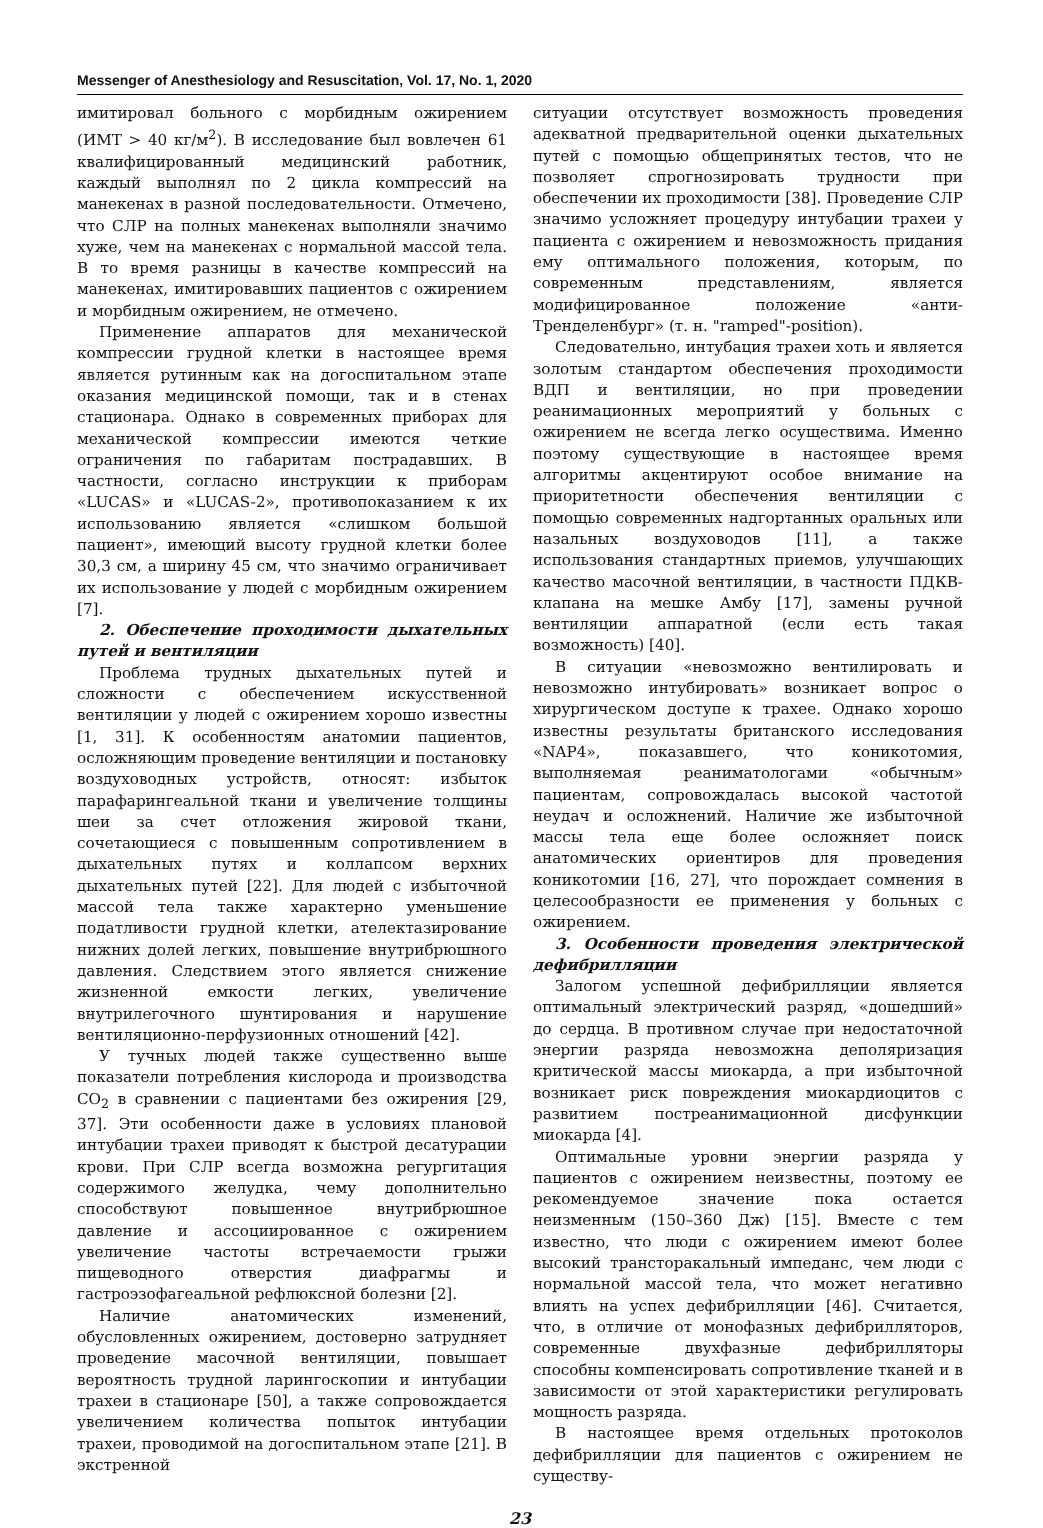Messenger of Anesthesiology and Resuscitation, Vol. 17, No. 1, 2020
имитировал больного с морбидным ожирением (ИМТ > 40 кг/м<sup>2</sup>). В исследование был вовлечен 61 квалифицированный медицинский работник, каждый выполнял по 2 цикла компрессий на манекенах в разной последовательности. Отмечено, что СЛР на полных манекенах выполняли значимо хуже, чем на манекенах с нормальной массой тела. В то время разницы в качестве компрессий на манекенах, имитировавших пациентов с ожирением и морбидным ожирением, не отмечено.
Применение аппаратов для механической компрессии грудной клетки в настоящее время является рутинным как на догоспитальном этапе оказания медицинской помощи, так и в стенах стационара. Однако в современных приборах для механической компрессии имеются четкие ограничения по габаритам пострадавших. В частности, согласно инструкции к приборам «LUCAS» и «LUCAS-2», противопоказанием к их использованию является «слишком большой пациент», имеющий высоту грудной клетки более 30,3 см, а ширину 45 см, что значимо ограничивает их использование у людей с морбидным ожирением [7].
2. Обеспечение проходимости дыхательных путей и вентиляции
Проблема трудных дыхательных путей и сложности с обеспечением искусственной вентиляции у людей с ожирением хорошо известны [1, 31]. К особенностям анатомии пациентов, осложняющим проведение вентиляции и постановку воздуховодных устройств, относят: избыток парафарингеальной ткани и увеличение толщины шеи за счет отложения жировой ткани, сочетающиеся с повышенным сопротивлением в дыхательных путях и коллапсом верхних дыхательных путей [22]. Для людей с избыточной массой тела также характерно уменьшение податливости грудной клетки, ателектазирование нижних долей легких, повышение внутрибрюшного давления. Следствием этого является снижение жизненной емкости легких, увеличение внутрилегочного шунтирования и нарушение вентиляционно-перфузионных отношений [42].
У тучных людей также существенно выше показатели потребления кислорода и производства CO<sub>2</sub> в сравнении с пациентами без ожирения [29, 37]. Эти особенности даже в условиях плановой интубации трахеи приводят к быстрой десатурации крови. При СЛР всегда возможна регургитация содержимого желудка, чему дополнительно способствуют повышенное внутрибрюшное давление и ассоциированное с ожирением увеличение частоты встречаемости грыжи пищеводного отверстия диафрагмы и гастроэзофагеальной рефлюксной болезни [2].
Наличие анатомических изменений, обусловленных ожирением, достоверно затрудняет проведение масочной вентиляции, повышает вероятность трудной ларингоскопии и интубации трахеи в стационаре [50], а также сопровождается увеличением количества попыток интубации трахеи, проводимой на догоспитальном этапе [21]. В экстренной
ситуации отсутствует возможность проведения адекватной предварительной оценки дыхательных путей с помощью общепринятых тестов, что не позволяет спрогнозировать трудности при обеспечении их проходимости [38]. Проведение СЛР значимо усложняет процедуру интубации трахеи у пациента с ожирением и невозможность придания ему оптимального положения, которым, по современным представлениям, является модифицированное положение «анти-Тренделенбург» (т. н. "ramped"-position).
Следовательно, интубация трахеи хоть и является золотым стандартом обеспечения проходимости ВДП и вентиляции, но при проведении реанимационных мероприятий у больных с ожирением не всегда легко осуществима. Именно поэтому существующие в настоящее время алгоритмы акцентируют особое внимание на приоритетности обеспечения вентиляции с помощью современных надгортанных оральных или назальных воздуховодов [11], а также использования стандартных приемов, улучшающих качество масочной вентиляции, в частности ПДКВ-клапана на мешке Амбу [17], замены ручной вентиляции аппаратной (если есть такая возможность) [40].
В ситуации «невозможно вентилировать и невозможно интубировать» возникает вопрос о хирургическом доступе к трахее. Однако хорошо известны результаты британского исследования «NAP4», показавшего, что коникотомия, выполняемая реаниматологами «обычным» пациентам, сопровождалась высокой частотой неудач и осложнений. Наличие же избыточной массы тела еще более осложняет поиск анатомических ориентиров для проведения коникотомии [16, 27], что порождает сомнения в целесообразности ее применения у больных с ожирением.
3. Особенности проведения электрической дефибрилляции
Залогом успешной дефибрилляции является оптимальный электрический разряд, «дошедший» до сердца. В противном случае при недостаточной энергии разряда невозможна деполяризация критической массы миокарда, а при избыточной возникает риск повреждения миокардиоцитов с развитием постреанимационной дисфункции миокарда [4].
Оптимальные уровни энергии разряда у пациентов с ожирением неизвестны, поэтому ее рекомендуемое значение пока остается неизменным (150–360 Дж) [15]. Вместе с тем известно, что люди с ожирением имеют более высокий трансторакальный импеданс, чем люди с нормальной массой тела, что может негативно влиять на успех дефибрилляции [46]. Считается, что, в отличие от монофазных дефибрилляторов, современные двухфазные дефибрилляторы способны компенсировать сопротивление тканей и в зависимости от этой характеристики регулировать мощность разряда.
В настоящее время отдельных протоколов дефибрилляции для пациентов с ожирением не существу-
23